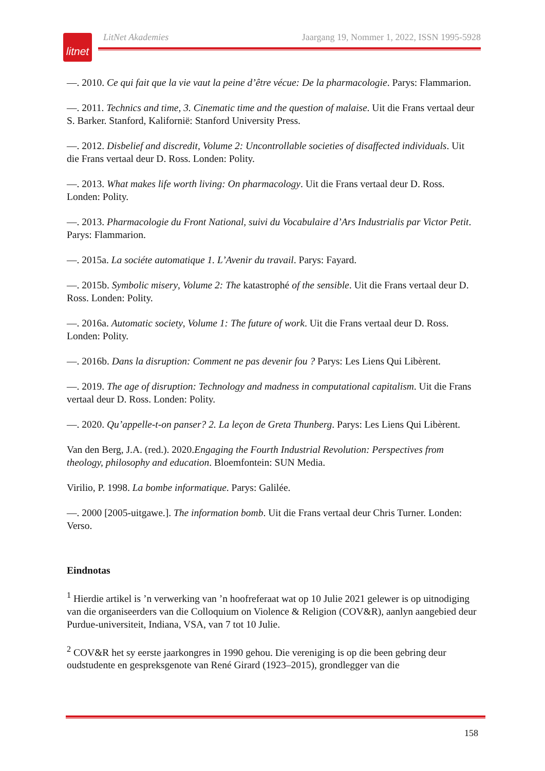litnet
LitNet Akademies Jaargang 19, Nommer 1, 2022, ISSN 1995-5928
—. 2010. Ce qui fait que la vie vaut la peine d’être vécue: De la pharmacologie. Parys: Flammarion.
—. 2011. Technics and time, 3. Cinematic time and the question of malaise. Uit die Frans vertaal deur S. Barker. Stanford, Kalifornië: Stanford University Press.
—. 2012. Disbelief and discredit, Volume 2: Uncontrollable societies of disaffected individuals. Uit die Frans vertaal deur D. Ross. Londen: Polity.
—. 2013. What makes life worth living: On pharmacology. Uit die Frans vertaal deur D. Ross. Londen: Polity.
—. 2013. Pharmacologie du Front National, suivi du Vocabulaire d’Ars Industrialis par Victor Petit. Parys: Flammarion.
—. 2015a. La sociéte automatique 1. L’Avenir du travail. Parys: Fayard.
—. 2015b. Symbolic misery, Volume 2: The katastrophé of the sensible. Uit die Frans vertaal deur D. Ross. Londen: Polity.
—. 2016a. Automatic society, Volume 1: The future of work. Uit die Frans vertaal deur D. Ross. Londen: Polity.
—. 2016b. Dans la disruption: Comment ne pas devenir fou ? Parys: Les Liens Qui Libèrent.
—. 2019. The age of disruption: Technology and madness in computational capitalism. Uit die Frans vertaal deur D. Ross. Londen: Polity.
—. 2020. Qu’appelle-t-on panser? 2. La leçon de Greta Thunberg. Parys: Les Liens Qui Libèrent.
Van den Berg, J.A. (red.). 2020.Engaging the Fourth Industrial Revolution: Perspectives from theology, philosophy and education. Bloemfontein: SUN Media.
Virilio, P. 1998. La bombe informatique. Parys: Galilée.
—. 2000 [2005-uitgawe.]. The information bomb. Uit die Frans vertaal deur Chris Turner. Londen: Verso.
Eindnotas
<sup>1</sup> Hierdie artikel is ’n verwerking van ’n hoofreferaat wat op 10 Julie 2021 gelewer is op uitnodiging van die organiseerders van die Colloquium on Violence & Religion (COV&R), aanlyn aangebied deur Purdue-universiteit, Indiana, VSA, van 7 tot 10 Julie.
<sup>2</sup> COV&R het sy eerste jaarkongres in 1990 gehou. Die vereniging is op die been gebring deur oudstudente en gespreksgenote van René Girard (1923–2015), grondlegger van die
158